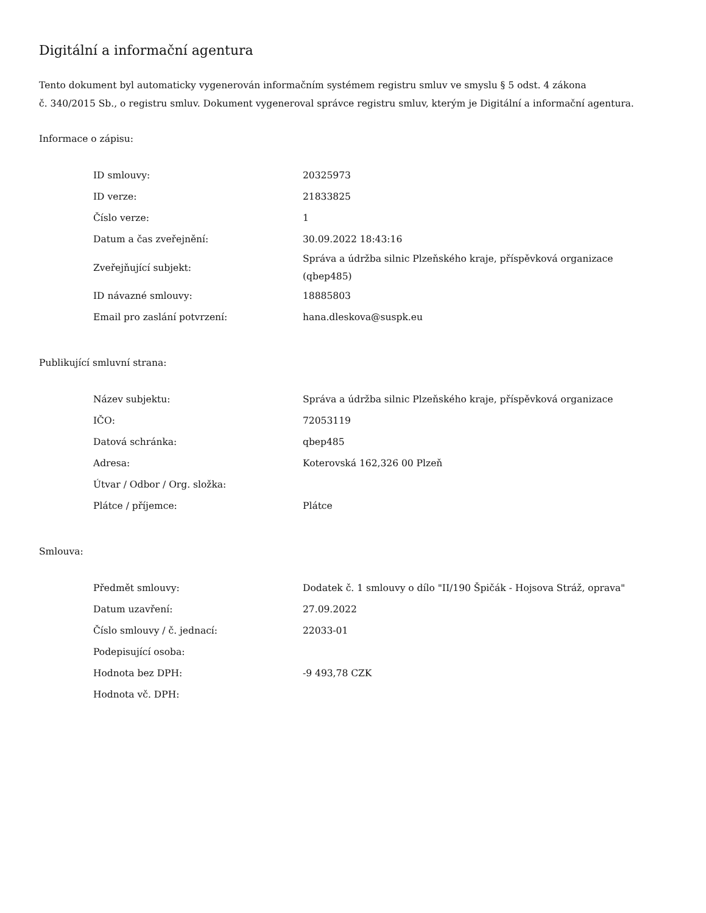Digitální a informační agentura
Tento dokument byl automaticky vygenerován informačním systémem registru smluv ve smyslu § 5 odst. 4 zákona
č. 340/2015 Sb., o registru smluv. Dokument vygeneroval správce registru smluv, kterým je Digitální a informační agentura.
Informace o zápisu:
| ID smlouvy: | 20325973 |
| ID verze: | 21833825 |
| Číslo verze: | 1 |
| Datum a čas zveřejnění: | 30.09.2022 18:43:16 |
| Zveřejňující subjekt: | Správa a údržba silnic Plzeňského kraje, příspěvková organizace (qbep485) |
| ID návazné smlouvy: | 18885803 |
| Email pro zaslání potvrzení: | hana.dleskova@suspk.eu |
Publikující smluvní strana:
| Název subjektu: | Správa a údržba silnic Plzeňského kraje, příspěvková organizace |
| IČO: | 72053119 |
| Datová schránka: | qbep485 |
| Adresa: | Koterovská 162,326 00 Plzeň |
| Útvar / Odbor / Org. složka: | |
| Plátce / příjemce: | Plátce |
Smlouva:
| Předmět smlouvy: | Dodatek č. 1 smlouvy o dílo "II/190 Špičák - Hojsova Stráž, oprava" |
| Datum uzavření: | 27.09.2022 |
| Číslo smlouvy / č. jednací: | 22033-01 |
| Podepisující osoba: | |
| Hodnota bez DPH: | -9 493,78 CZK |
| Hodnota vč. DPH: | |